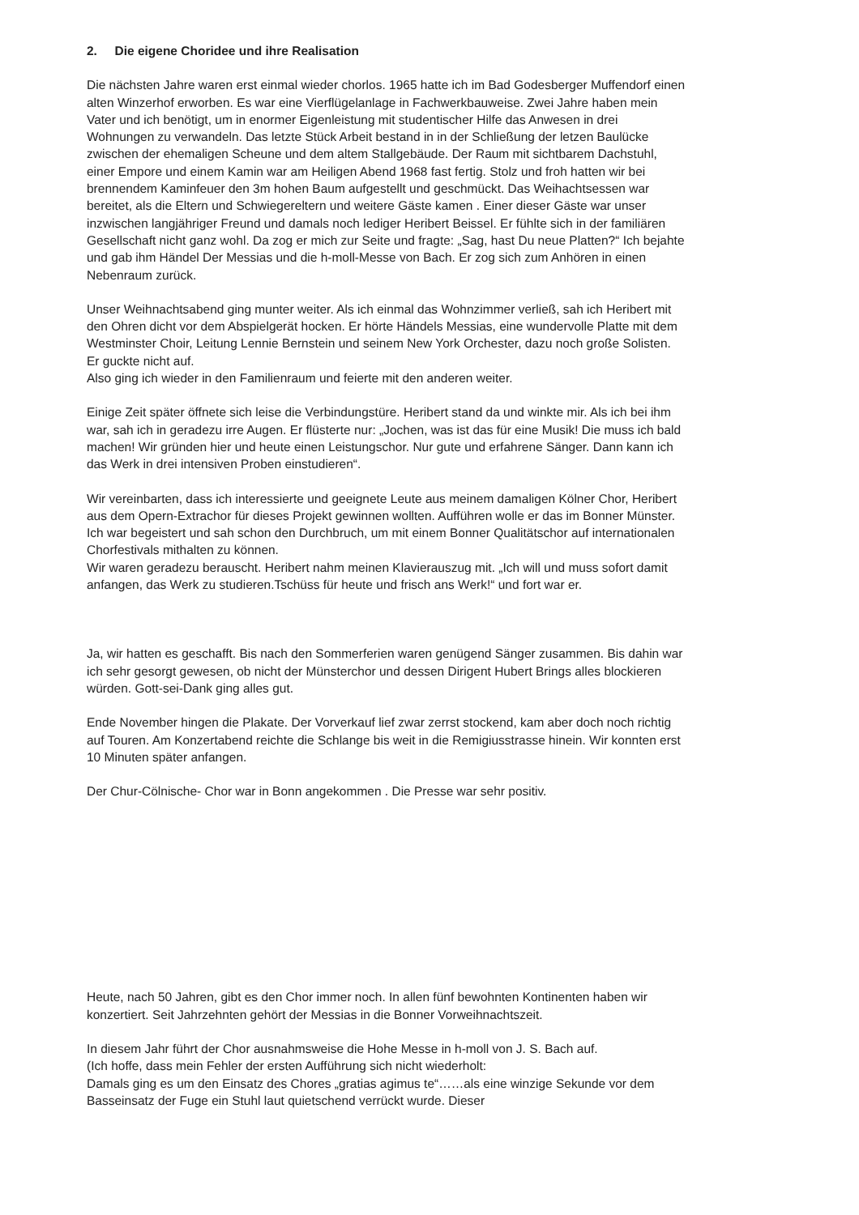2. Die eigene Choridee und ihre Realisation
Die nächsten Jahre waren erst einmal wieder chorlos. 1965 hatte ich im Bad Godesberger Muffendorf einen alten Winzerhof erworben. Es war eine Vierflügelanlage in Fachwerkbauweise. Zwei Jahre haben mein Vater und ich benötigt, um in enormer Eigenleistung mit studentischer Hilfe das Anwesen in drei Wohnungen zu verwandeln. Das letzte Stück Arbeit bestand in in der Schließung der letzen Baulücke zwischen der ehemaligen Scheune und dem altem Stallgebäude. Der Raum mit sichtbarem Dachstuhl, einer Empore und einem Kamin war am Heiligen Abend 1968 fast fertig. Stolz und froh hatten wir bei brennendem Kaminfeuer den 3m hohen Baum aufgestellt und geschmückt. Das Weihachtsessen war bereitet, als die Eltern und Schwiegereltern und weitere Gäste kamen . Einer dieser Gäste war unser inzwischen langjähriger Freund und damals noch lediger Heribert Beissel. Er fühlte sich in der familiären Gesellschaft nicht ganz wohl. Da zog er mich zur Seite und fragte: „Sag, hast Du neue Platten?“ Ich bejahte und gab ihm Händel Der Messias und die h-moll-Messe von Bach. Er zog sich zum Anhören in einen Nebenraum zurück.
Unser Weihnachtsabend ging munter weiter. Als ich einmal das Wohnzimmer verließ, sah ich Heribert mit den Ohren dicht vor dem Abspielgerät hocken. Er hörte Händels Messias, eine wundervolle Platte mit dem Westminster Choir, Leitung Lennie Bernstein und seinem New York Orchester, dazu noch große Solisten. Er guckte nicht auf.
Also ging ich wieder in den Familienraum und feierte mit den anderen weiter.
Einige Zeit später öffnete sich leise die Verbindungstüre. Heribert stand da und winkte mir. Als ich bei ihm war, sah ich in geradezu irre Augen. Er flüsterte nur: „Jochen, was ist das für eine Musik! Die muss ich bald machen! Wir gründen hier und heute einen Leistungschor. Nur gute und erfahrene Sänger. Dann kann ich das Werk in drei intensiven Proben einstudieren“.
Wir vereinbarten, dass ich interessierte und geeignete Leute aus meinem damaligen Kölner Chor, Heribert aus dem Opern-Extrachor für dieses Projekt gewinnen wollten. Aufführen wolle er das im Bonner Münster. Ich war begeistert und sah schon den Durchbruch, um mit einem Bonner Qualitätschor auf internationalen Chorfestivals mithalten zu können.
Wir waren geradezu berauscht. Heribert nahm meinen Klavierauszug mit. „Ich will und muss sofort damit anfangen, das Werk zu studieren.Tschüss für heute und frisch ans Werk!“ und fort war er.
Ja, wir hatten es geschafft. Bis nach den Sommerferien waren genügend Sänger zusammen. Bis dahin war ich sehr gesorgt gewesen, ob nicht der Münsterchor und dessen Dirigent Hubert Brings alles blockieren würden. Gott-sei-Dank ging alles gut.
Ende November hingen die Plakate. Der Vorverkauf lief zwar zerrst stockend, kam aber doch noch richtig auf Touren. Am Konzertabend reichte die Schlange bis weit in die Remigiusstrasse hinein. Wir konnten erst 10 Minuten später anfangen.
Der Chur-Cölnische- Chor war in Bonn angekommen . Die Presse war sehr positiv.
Heute, nach 50 Jahren, gibt es den Chor immer noch. In allen fünf bewohnten Kontinenten haben wir konzertiert. Seit Jahrzehnten gehört der Messias in die Bonner Vorweihnachtszeit.
In diesem Jahr führt der Chor ausnahmsweise die Hohe Messe in h-moll von J. S. Bach auf.
(Ich hoffe, dass mein Fehler der ersten Aufführung sich nicht wiederholt:
Damals ging es um den Einsatz des Chores „gratias agimus te“……als eine winzige Sekunde vor dem Basseinsatz der Fuge ein Stuhl laut quietschend verrückt wurde. Dieser